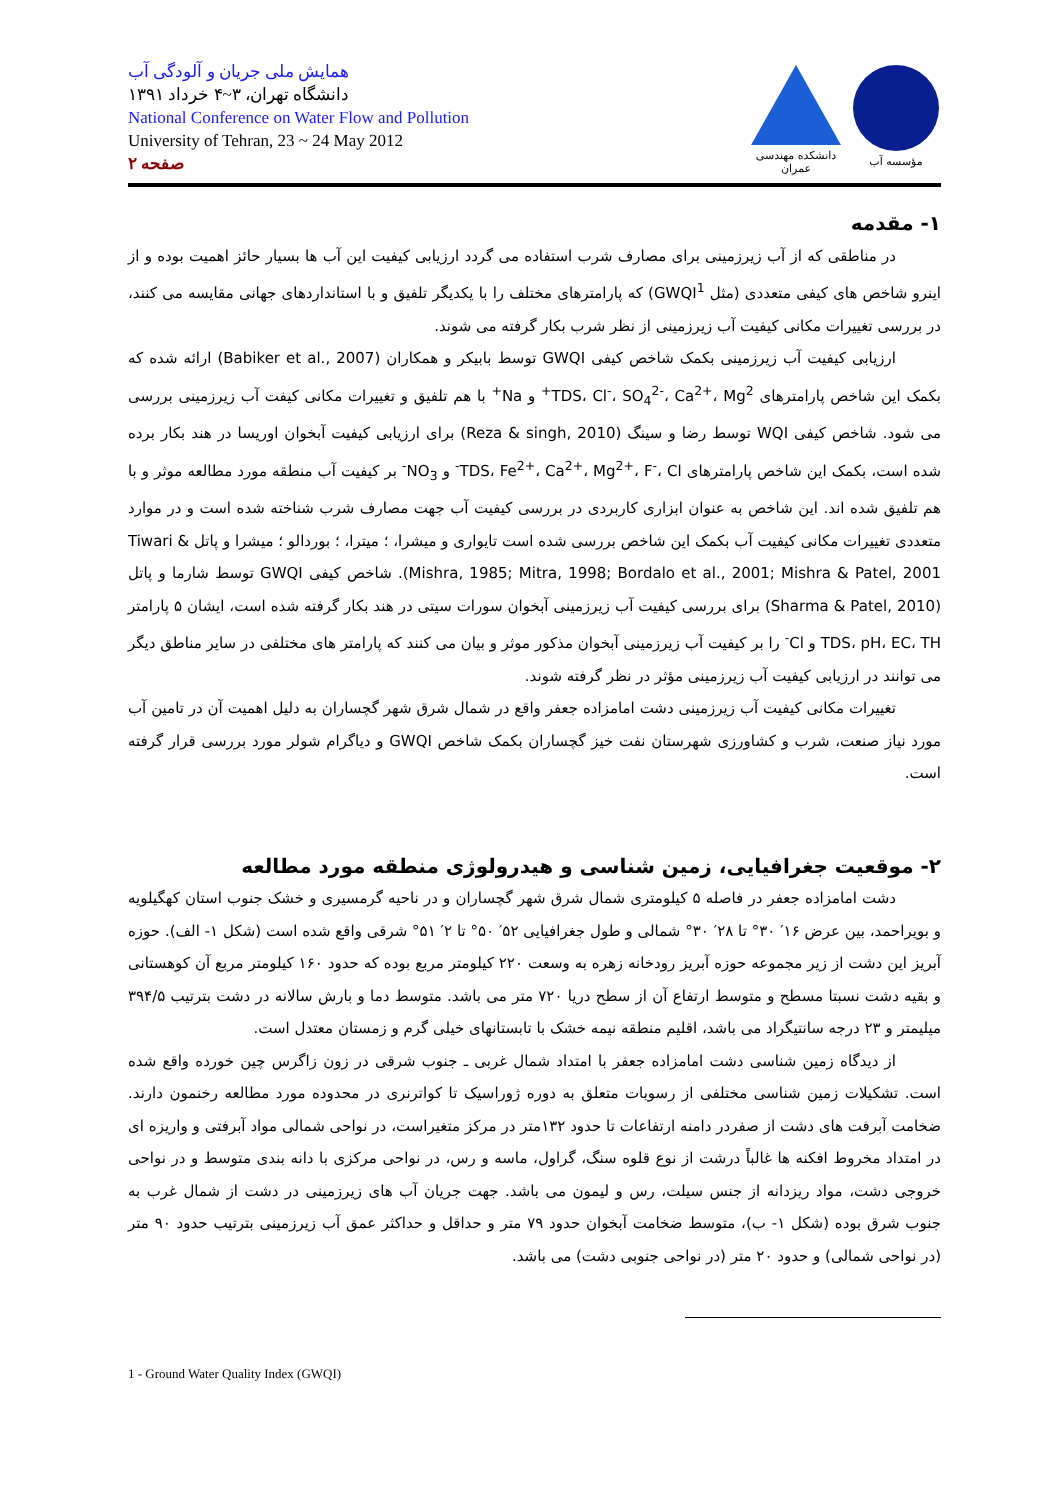همایش ملی جریان و آلودگی آب
دانشگاه تهران، ۳~۴ خرداد ۱۳۹۱
National Conference on Water Flow and Pollution
University of Tehran, 23 ~ 24 May 2012
صفحه ۲
دانشکده مهندسی عمران
مؤسسه آب
۱- مقدمه
در مناطقی که از آب زیرزمینی برای مصارف شرب استفاده می گردد ارزیابی کیفیت این آب ها بسیار حائز اهمیت بوده و از اینرو شاخص های کیفی متعددی (مثل GWQI<sup>1</sup>) که پارامترهای مختلف را با یکدیگر تلفیق و با استانداردهای جهانی مقایسه می کنند، در بررسی تغییرات مکانی کیفیت آب زیرزمینی از نظر شرب بکار گرفته می شوند.
ارزیابی کیفیت آب زیرزمینی بکمک شاخص کیفی GWQI توسط بابیکر و همکاران (Babiker et al., 2007) ارائه شده که بکمک این شاخص پارامترهای TDS، Cl<sup>-</sup>، SO<sub>4</sub><sup>2-</sup>، Ca<sup>2+</sup>، Mg<sup>2+</sup> و Na<sup>+</sup> با هم تلفیق و تغییرات مکانی کیفت آب زیرزمینی بررسی می شود. شاخص کیفی WQI توسط رضا و سینگ (Reza & singh, 2010) برای ارزیابی کیفیت آبخوان اوریسا در هند بکار برده شده است، بکمک این شاخص پارامترهای TDS، Fe<sup>2+</sup>، Ca<sup>2+</sup>، Mg<sup>2+</sup>، F<sup>-</sup>، Cl<sup>-</sup> و NO<sub>3</sub><sup>-</sup> بر کیفیت آب منطقه مورد مطالعه موثر و با هم تلفیق شده اند. این شاخص به عنوان ابزاری کاربردی در بررسی کیفیت آب جهت مصارف شرب شناخته شده است و در موارد متعددی تغییرات مکانی کیفیت آب بکمک این شاخص بررسی شده است تایواری و میشرا، ؛ میترا، ؛ بوردالو ؛ میشرا و پاتل Tiwari & Mishra, 1985; Mitra, 1998; Bordalo et al., 2001; Mishra & Patel, 2001). شاخص کیفی GWQI توسط شارما و پاتل (Sharma & Patel, 2010) برای بررسی کیفیت آب زیرزمینی آبخوان سورات سیتی در هند بکار گرفته شده است، ایشان ۵ پارامتر TDS، pH، EC، TH و Cl<sup>-</sup> را بر کیفیت آب زیرزمینی آبخوان مذکور موثر و بیان می کنند که پارامتر های مختلفی در سایر مناطق دیگر می توانند در ارزیابی کیفیت آب زیرزمینی مؤثر در نظر گرفته شوند.
تغییرات مکانی کیفیت آب زیرزمینی دشت امامزاده جعفر واقع در شمال شرق شهر گچساران به دلیل اهمیت آن در تامین آب مورد نیاز صنعت، شرب و کشاورزی شهرستان نفت خیز گچساران بکمک شاخص GWQI و دیاگرام شولر مورد بررسی قرار گرفته است.
۲- موقعیت جغرافیایی، زمین شناسی و هیدرولوژی منطقه مورد مطالعه
دشت امامزاده جعفر در فاصله ۵ کیلومتری شمال شرق شهر گچساران و در ناحیه گرمسیری و خشک جنوب استان کهگیلویه و بویراحمد، بین عرض ۱۶′ ۳۰° تا ۲۸′ ۳۰° شمالی و طول جغرافیایی ۵۲′ ۵۰° تا ۲′ ۵۱° شرقی واقع شده است (شکل ۱- الف). حوزه آبریز این دشت از زیر مجموعه حوزه آبریز رودخانه زهره به وسعت ۲۲۰ کیلومتر مربع بوده که حدود ۱۶۰ کیلومتر مربع آن کوهستانی و بقیه دشت نسبتا مسطح و متوسط ارتفاع آن از سطح دریا ۷۲۰ متر می باشد. متوسط دما و بارش سالانه در دشت بترتیب ۳۹۴/۵ میلیمتر و ۲۳ درجه سانتیگراد می باشد، اقلیم منطقه نیمه خشک با تابستانهای خیلی گرم و زمستان معتدل است.
از دیدگاه زمین شناسی دشت امامزاده جعفر با امتداد شمال غربی ـ جنوب شرقی در زون زاگرس چین خورده واقع شده است. تشکیلات زمین شناسی مختلفی از رسوبات متعلق به دوره ژوراسیک تا کواترنری در محدوده مورد مطالعه رخنمون دارند. ضخامت آبرفت های دشت از صفردر دامنه ارتفاعات تا حدود ۱۳۲متر در مرکز متغیراست، در نواحی شمالی مواد آبرفتی و واریزه ای در امتداد مخروط افکنه ها غالباً درشت از نوع قلوه سنگ، گراول، ماسه و رس، در نواحی مرکزی با دانه بندی متوسط و در نواحی خروجی دشت، مواد ریزدانه از جنس سیلت، رس و لیمون می باشد. جهت جریان آب های زیرزمینی در دشت از شمال غرب به جنوب شرق بوده (شکل ۱- ب)، متوسط ضخامت آبخوان حدود ۷۹ متر و حداقل و حداکثر عمق آب زیرزمینی بترتیب حدود ۹۰ متر (در نواحی شمالی) و حدود ۲۰ متر (در نواحی جنوبی دشت) می باشد.
1 - Ground Water Quality Index (GWQI)